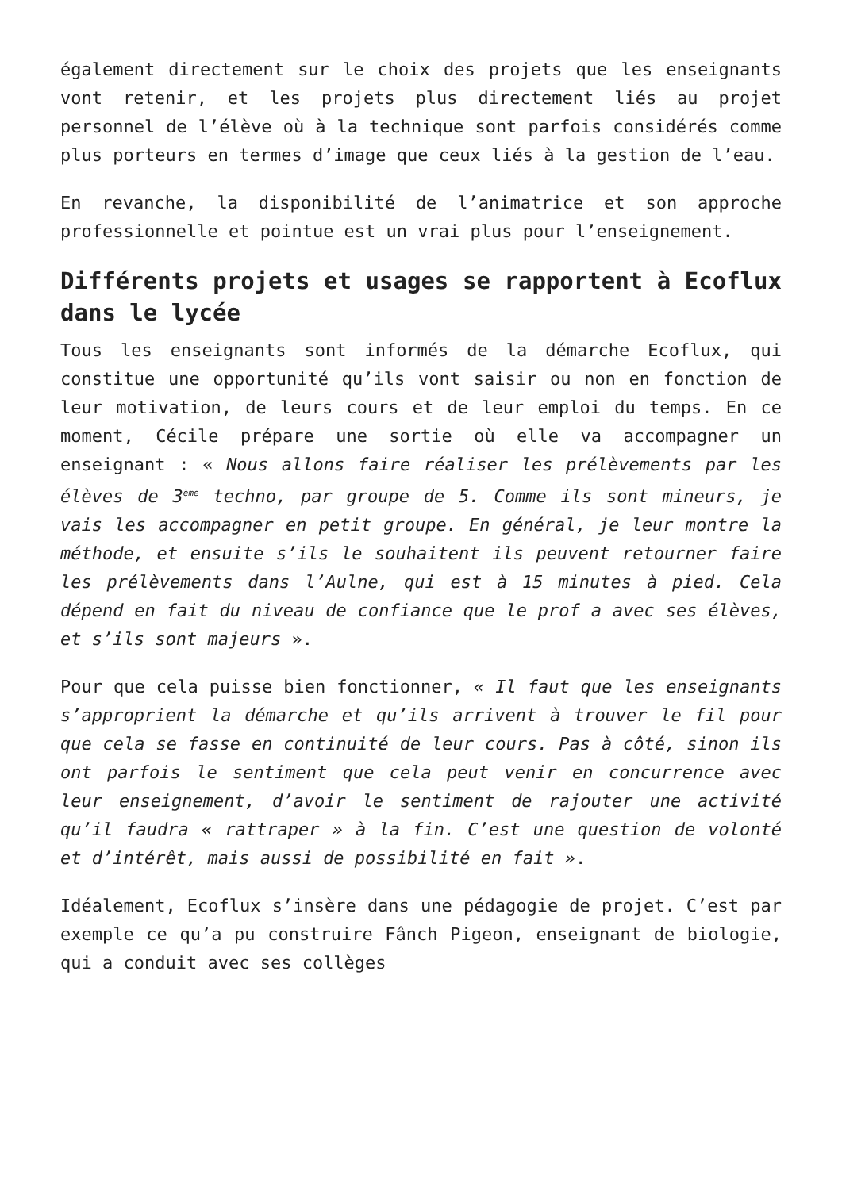également directement sur le choix des projets que les enseignants vont retenir, et les projets plus directement liés au projet personnel de l’élève où à la technique sont parfois considérés comme plus porteurs en termes d’image que ceux liés à la gestion de l’eau.
En revanche, la disponibilité de l’animatrice et son approche professionnelle et pointue est un vrai plus pour l’enseignement.
Différents projets et usages se rapportent à Ecoflux dans le lycée
Tous les enseignants sont informés de la démarche Ecoflux, qui constitue une opportunité qu’ils vont saisir ou non en fonction de leur motivation, de leurs cours et de leur emploi du temps. En ce moment, Cécile prépare une sortie où elle va accompagner un enseignant : « Nous allons faire réaliser les prélèvements par les élèves de 3<sup>ème</sup> techno, par groupe de 5. Comme ils sont mineurs, je vais les accompagner en petit groupe. En général, je leur montre la méthode, et ensuite s’ils le souhaitent ils peuvent retourner faire les prélèvements dans l’Aulne, qui est à 15 minutes à pied. Cela dépend en fait du niveau de confiance que le prof a avec ses élèves, et s’ils sont majeurs ».
Pour que cela puisse bien fonctionner, « Il faut que les enseignants s’approprient la démarche et qu’ils arrivent à trouver le fil pour que cela se fasse en continuité de leur cours. Pas à côté, sinon ils ont parfois le sentiment que cela peut venir en concurrence avec leur enseignement, d’avoir le sentiment de rajouter une activité qu’il faudra « rattraper » à la fin. C’est une question de volonté et d’intérêt, mais aussi de possibilité en fait ».
Idéalement, Ecoflux s’insère dans une pédagogie de projet. C’est par exemple ce qu’a pu construire Fânch Pigeon, enseignant de biologie, qui a conduit avec ses collèges